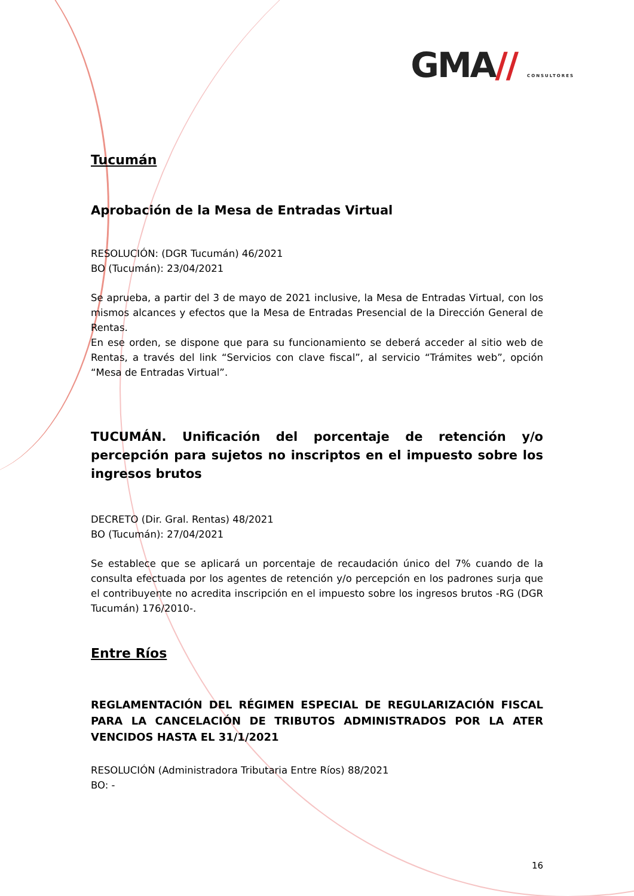GMA// CONSULTORES
Tucumán
Aprobación de la Mesa de Entradas Virtual
RESOLUCIÓN: (DGR Tucumán) 46/2021
BO (Tucumán): 23/04/2021
Se aprueba, a partir del 3 de mayo de 2021 inclusive, la Mesa de Entradas Virtual, con los mismos alcances y efectos que la Mesa de Entradas Presencial de la Dirección General de Rentas.
En ese orden, se dispone que para su funcionamiento se deberá acceder al sitio web de Rentas, a través del link “Servicios con clave fiscal”, al servicio “Trámites web”, opción “Mesa de Entradas Virtual”.
TUCUMÁN. Unificación del porcentaje de retención y/o percepción para sujetos no inscriptos en el impuesto sobre los ingresos brutos
DECRETO (Dir. Gral. Rentas) 48/2021
BO (Tucumán): 27/04/2021
Se establece que se aplicará un porcentaje de recaudación único del 7% cuando de la consulta efectuada por los agentes de retención y/o percepción en los padrones surja que el contribuyente no acredita inscripción en el impuesto sobre los ingresos brutos -RG (DGR Tucumán) 176/2010-.
Entre Ríos
REGLAMENTACIÓN DEL RÉGIMEN ESPECIAL DE REGULARIZACIÓN FISCAL PARA LA CANCELACIÓN DE TRIBUTOS ADMINISTRADOS POR LA ATER VENCIDOS HASTA EL 31/1/2021
RESOLUCIÓN (Administradora Tributaria Entre Ríos) 88/2021
BO: -
16